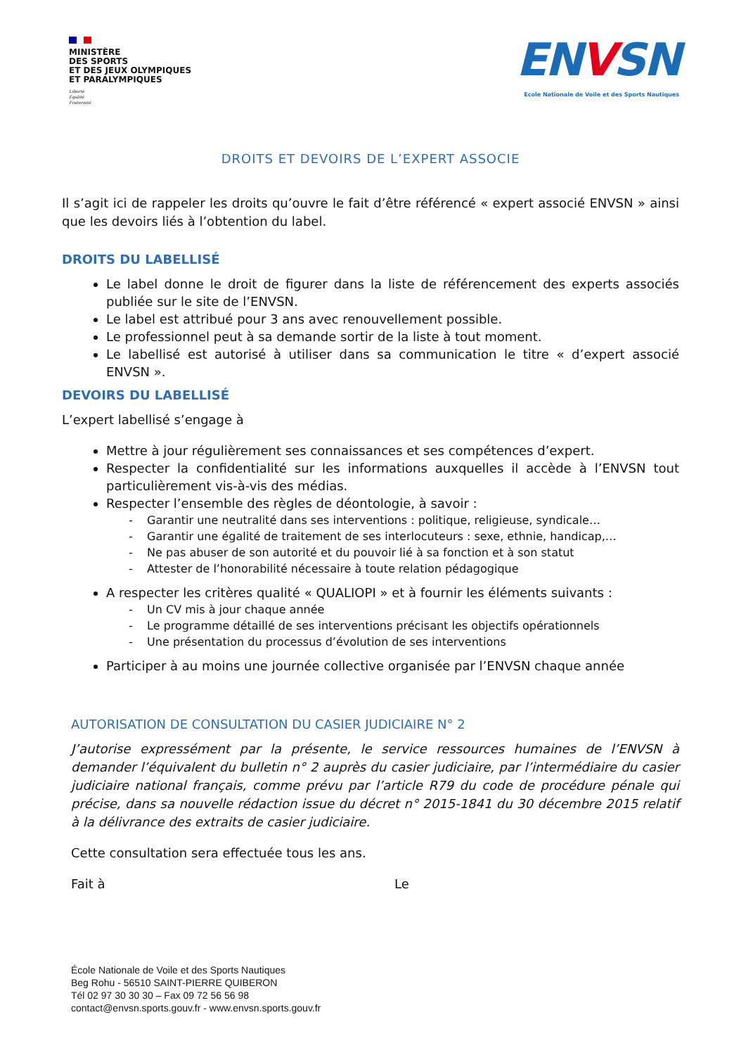MINISTÈRE
DES SPORTS
ET DES JEUX OLYMPIQUES
ET PARALYMPIQUES
Liberté
Égalité
Fraternité
ENVSN
Ecole Nationale de Voile et des Sports Nautiques
DROITS ET DEVOIRS DE L’EXPERT ASSOCIE
Il s’agit ici de rappeler les droits qu’ouvre le fait d’être référencé « expert associé ENVSN » ainsi que les devoirs liés à l’obtention du label.
DROITS DU LABELLISÉ
Le label donne le droit de figurer dans la liste de référencement des experts associés publiée sur le site de l’ENVSN.
Le label est attribué pour 3 ans avec renouvellement possible.
Le professionnel peut à sa demande sortir de la liste à tout moment.
Le labellisé est autorisé à utiliser dans sa communication le titre « d’expert associé ENVSN ».
DEVOIRS DU LABELLISÉ
L’expert labellisé s’engage à
Mettre à jour régulièrement ses connaissances et ses compétences d’expert.
Respecter la confidentialité sur les informations auxquelles il accède à l’ENVSN tout particulièrement vis-à-vis des médias.
Respecter l’ensemble des règles de déontologie, à savoir :
- Garantir une neutralité dans ses interventions : politique, religieuse, syndicale…
- Garantir une égalité de traitement de ses interlocuteurs : sexe, ethnie, handicap,…
- Ne pas abuser de son autorité et du pouvoir lié à sa fonction et à son statut
- Attester de l’honorabilité nécessaire à toute relation pédagogique
A respecter les critères qualité « QUALIOPI » et à fournir les éléments suivants :
- Un CV mis à jour chaque année
- Le programme détaillé de ses interventions précisant les objectifs opérationnels
- Une présentation du processus d’évolution de ses interventions
Participer à au moins une journée collective organisée par l’ENVSN chaque année
AUTORISATION DE CONSULTATION DU CASIER JUDICIAIRE N° 2
J’autorise expressément par la présente, le service ressources humaines de l’ENVSN à demander l’équivalent du bulletin n° 2 auprès du casier judiciaire, par l’intermédiaire du casier judiciaire national français, comme prévu par l’article R79 du code de procédure pénale qui précise, dans sa nouvelle rédaction issue du décret n° 2015-1841 du 30 décembre 2015 relatif à la délivrance des extraits de casier judiciaire.
Cette consultation sera effectuée tous les ans.
Fait à Le
École Nationale de Voile et des Sports Nautiques
Beg Rohu - 56510 SAINT-PIERRE QUIBERON
Tél 02 97 30 30 30 – Fax 09 72 56 56 98
contact@envsn.sports.gouv.fr - www.envsn.sports.gouv.fr